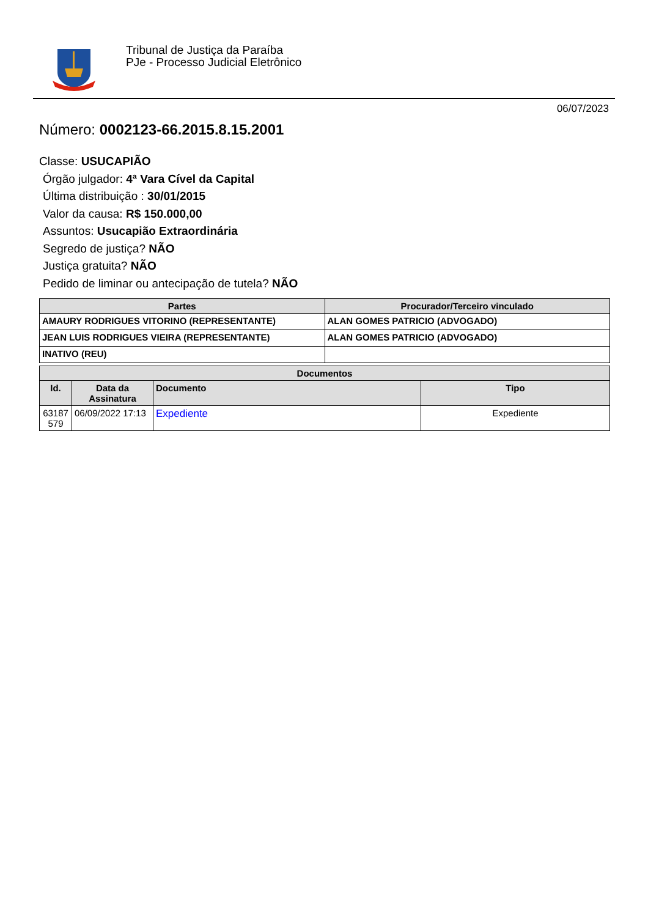Tribunal de Justiça da Paraíba
PJe - Processo Judicial Eletrônico
06/07/2023
Número: 0002123-66.2015.8.15.2001
Classe: USUCAPIÃO
Órgão julgador: 4ª Vara Cível da Capital
Última distribuição : 30/01/2015
Valor da causa: R$ 150.000,00
Assuntos: Usucapião Extraordinária
Segredo de justiça? NÃO
Justiça gratuita? NÃO
Pedido de liminar ou antecipação de tutela? NÃO
| Partes | Procurador/Terceiro vinculado |
| --- | --- |
| AMAURY RODRIGUES VITORINO (REPRESENTANTE) | ALAN GOMES PATRICIO (ADVOGADO) |
| JEAN LUIS RODRIGUES VIEIRA (REPRESENTANTE) | ALAN GOMES PATRICIO (ADVOGADO) |
| INATIVO (REU) | |
| Documentos | | | |
| --- | --- | --- | --- |
| Id. | Data da Assinatura | Documento | Tipo |
| 63187 579 | 06/09/2022 17:13 | Expediente | Expediente |